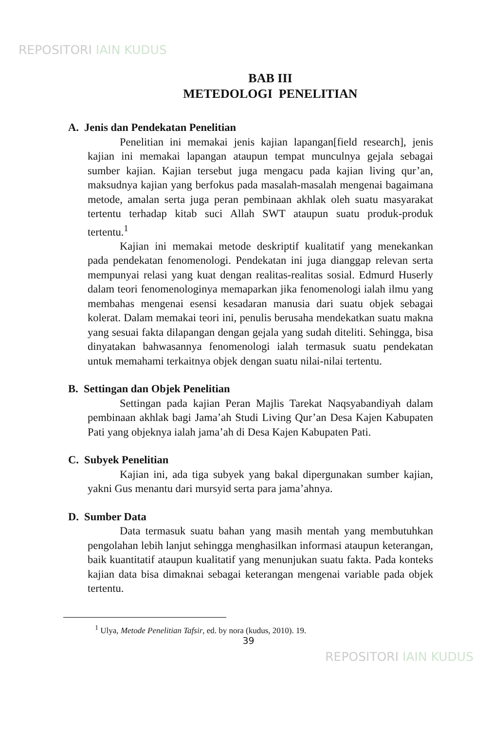REPOSITORI IAIN KUDUS
BAB III
METEDOLOGI PENELITIAN
A. Jenis dan Pendekatan Penelitian
Penelitian ini memakai jenis kajian lapangan[field research], jenis kajian ini memakai lapangan ataupun tempat munculnya gejala sebagai sumber kajian. Kajian tersebut juga mengacu pada kajian living qur’an, maksudnya kajian yang berfokus pada masalah-masalah mengenai bagaimana metode, amalan serta juga peran pembinaan akhlak oleh suatu masyarakat tertentu terhadap kitab suci Allah SWT ataupun suatu produk-produk tertentu.<sup>1</sup>
Kajian ini memakai metode deskriptif kualitatif yang menekankan pada pendekatan fenomenologi. Pendekatan ini juga dianggap relevan serta mempunyai relasi yang kuat dengan realitas-realitas sosial. Edmurd Huserly dalam teori fenomenologinya memaparkan jika fenomenologi ialah ilmu yang membahas mengenai esensi kesadaran manusia dari suatu objek sebagai kolerat. Dalam memakai teori ini, penulis berusaha mendekatkan suatu makna yang sesuai fakta dilapangan dengan gejala yang sudah diteliti. Sehingga, bisa dinyatakan bahwasannya fenomenologi ialah termasuk suatu pendekatan untuk memahami terkaitnya objek dengan suatu nilai-nilai tertentu.
B. Settingan dan Objek Penelitian
Settingan pada kajian Peran Majlis Tarekat Naqsyabandiyah dalam pembinaan akhlak bagi Jama’ah Studi Living Qur’an Desa Kajen Kabupaten Pati yang objeknya ialah jama’ah di Desa Kajen Kabupaten Pati.
C. Subyek Penelitian
Kajian ini, ada tiga subyek yang bakal dipergunakan sumber kajian, yakni Gus menantu dari mursyid serta para jama’ahnya.
D. Sumber Data
Data termasuk suatu bahan yang masih mentah yang membutuhkan pengolahan lebih lanjut sehingga menghasilkan informasi ataupun keterangan, baik kuantitatif ataupun kualitatif yang menunjukan suatu fakta. Pada konteks kajian data bisa dimaknai sebagai keterangan mengenai variable pada objek tertentu.
<sup>1</sup> Ulya, Metode Penelitian Tafsir, ed. by nora (kudus, 2010). 19.
39
REPOSITORI IAIN KUDUS